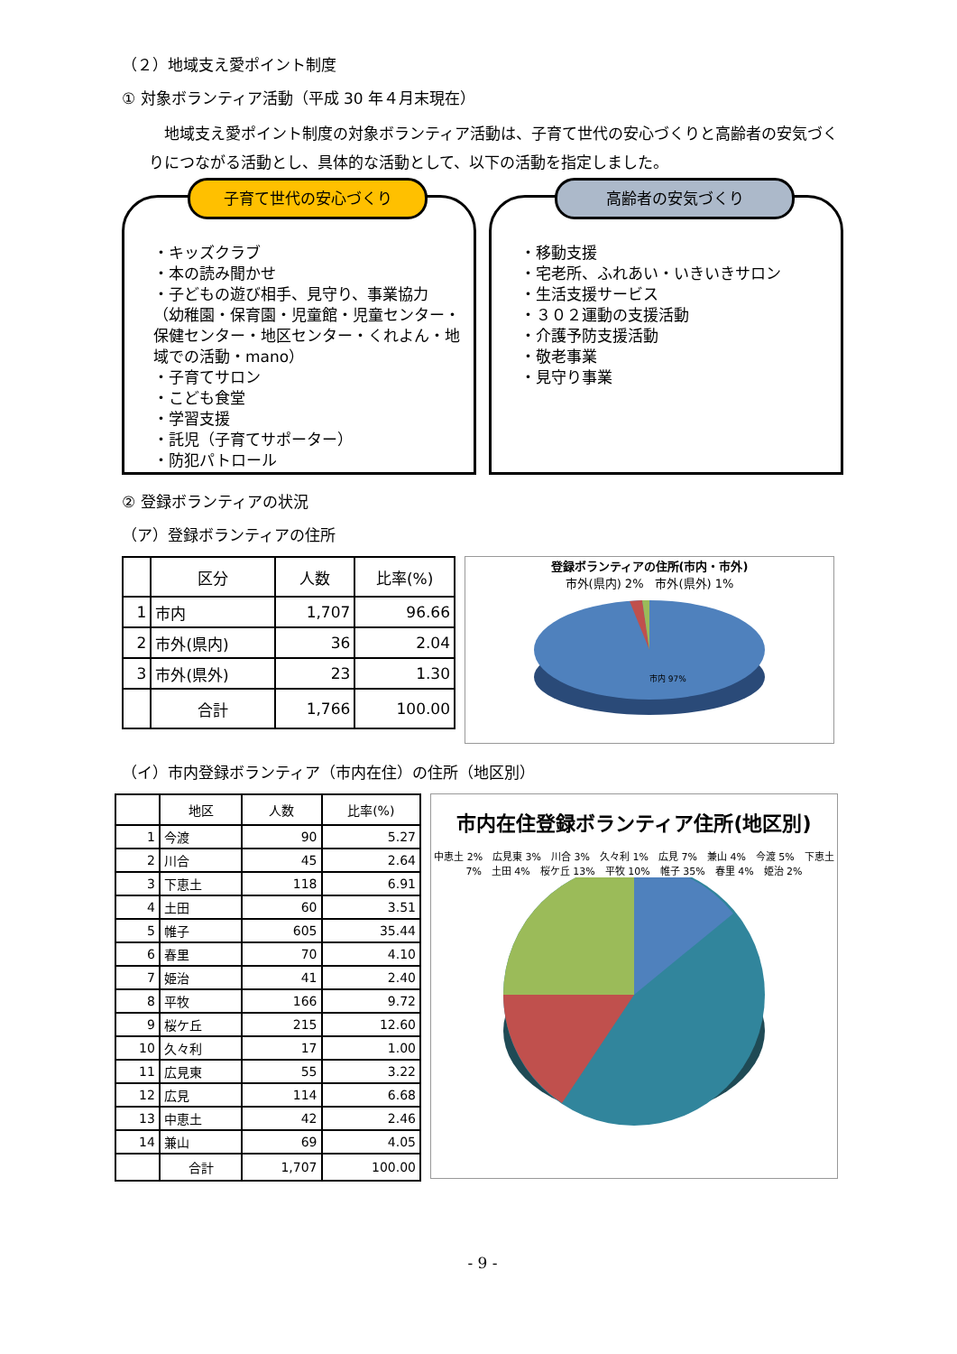（２）地域支え愛ポイント制度
① 対象ボランティア活動（平成 30 年４月末現在）
　地域支え愛ポイント制度の対象ボランティア活動は、子育て世代の安心づくりと高齢者の安気づくりにつながる活動とし、具体的な活動として、以下の活動を指定しました。
子育て世代の安心づくり
・キッズクラブ
・本の読み聞かせ
・子どもの遊び相手、見守り、事業協力
（幼稚園・保育園・児童館・児童センター・保健センター・地区センター・くれよん・地域での活動・mano）
・子育てサロン
・こども食堂
・学習支援
・託児（子育てサポーター）
・防犯パトロール
高齢者の安気づくり
・移動支援
・宅老所、ふれあい・いきいきサロン
・生活支援サービス
・３０２運動の支援活動
・介護予防支援活動
・敬老事業
・見守り事業
② 登録ボランティアの状況
（ア）登録ボランティアの住所
| | 区分 | 人数 | 比率(%) |
| --- | --- | --- | --- |
| 1 | 市内 | 1,707 | 96.66 |
| 2 | 市外(県内) | 36 | 2.04 |
| 3 | 市外(県外) | 23 | 1.30 |
| | 合計 | 1,766 | 100.00 |
登録ボランティアの住所(市内・市外)
市外(県内) 2%　市外(県外) 1%
市内 97%
（イ）市内登録ボランティア（市内在住）の住所（地区別）
| | 地区 | 人数 | 比率(%) |
| --- | --- | --- | --- |
| 1 | 今渡 | 90 | 5.27 |
| 2 | 川合 | 45 | 2.64 |
| 3 | 下恵土 | 118 | 6.91 |
| 4 | 土田 | 60 | 3.51 |
| 5 | 帷子 | 605 | 35.44 |
| 6 | 春里 | 70 | 4.10 |
| 7 | 姫治 | 41 | 2.40 |
| 8 | 平牧 | 166 | 9.72 |
| 9 | 桜ケ丘 | 215 | 12.60 |
| 10 | 久々利 | 17 | 1.00 |
| 11 | 広見東 | 55 | 3.22 |
| 12 | 広見 | 114 | 6.68 |
| 13 | 中恵土 | 42 | 2.46 |
| 14 | 兼山 | 69 | 4.05 |
| | 合計 | 1,707 | 100.00 |
市内在住登録ボランティア住所(地区別)
中恵土 2%　広見東 3%　川合 3%　久々利 1%　広見 7%　兼山 4%　今渡 5%　下恵土 7%　土田 4%　桜ケ丘 13%　平牧 10%　帷子 35%　春里 4%　姫治 2%
- 9 -